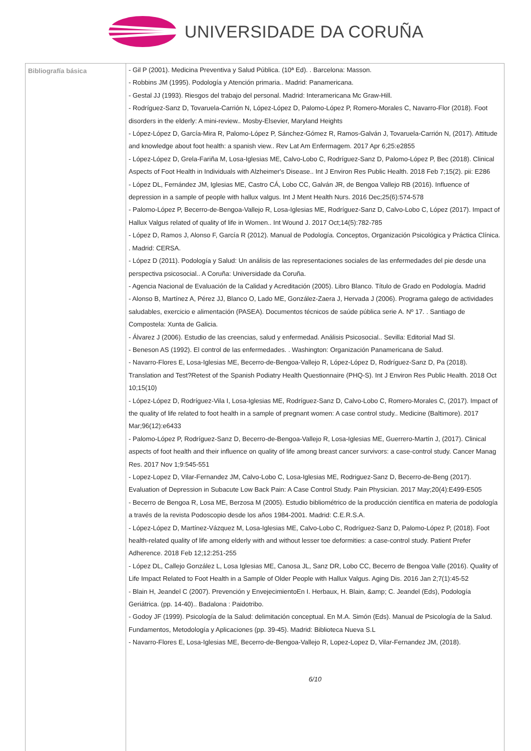UNIVERSIDADE DA CORUÑA
| Bibliografía básica | - Gil P (2001). Medicina Preventiva y Salud Pública. (10ª Ed). . Barcelona: Masson. - Robbins JM (1995). Podología y Atención primaria.. Madrid: Panamericana. - Gestal JJ (1993). Riesgos del trabajo del personal. Madrid: Interamericana Mc Graw-Hill. - Rodríguez-Sanz D, Tovaruela-Carrión N, López-López D, Palomo-López P, Romero-Morales C, Navarro-Flor (2018). Foot disorders in the elderly: A mini-review.. Mosby-Elsevier, Maryland Heights - López-López D, García-Mira R, Palomo-López P, Sánchez-Gómez R, Ramos-Galván J, Tovaruela-Carrión N, (2017). Attitude and knowledge about foot health: a spanish view.. Rev Lat Am Enfermagem. 2017 Apr 6;25:e2855 - López-López D, Grela-Fariña M, Losa-Iglesias ME, Calvo-Lobo C, Rodríguez-Sanz D, Palomo-López P, Bec (2018). Clinical Aspects of Foot Health in Individuals with Alzheimer's Disease.. Int J Environ Res Public Health. 2018 Feb 7;15(2). pii: E286 - López DL, Fernández JM, Iglesias ME, Castro CÁ, Lobo CC, Galván JR, de Bengoa Vallejo RB (2016). Influence of depression in a sample of people with hallux valgus. Int J Ment Health Nurs. 2016 Dec;25(6):574-578 - Palomo-López P, Becerro-de-Bengoa-Vallejo R, Losa-Iglesias ME, Rodríguez-Sanz D, Calvo-Lobo C, López (2017). Impact of Hallux Valgus related of quality of life in Women.. Int Wound J. 2017 Oct;14(5):782-785 - López D, Ramos J, Alonso F, García R (2012). Manual de Podología. Conceptos, Organización Psicológica y Práctica Clínica. . Madrid: CERSA. - López D (2011). Podología y Salud: Un análisis de las representaciones sociales de las enfermedades del pie desde una perspectiva psicosocial.. A Coruña: Universidade da Coruña. - Agencia Nacional de Evaluación de la Calidad y Acreditación (2005). Libro Blanco. Título de Grado en Podología. Madrid - Alonso B, Martínez A, Pérez JJ, Blanco O, Lado ME, González-Zaera J, Hervada J (2006). Programa galego de actividades saludables, exercicio e alimentación (PASEA). Documentos técnicos de saúde pública serie A. Nº 17. . Santiago de Compostela: Xunta de Galicia. - Álvarez J (2006). Estudio de las creencias, salud y enfermedad. Análisis Psicosocial.. Sevilla: Editorial Mad Sl. - Beneson AS (1992). El control de las enfermedades. . Washington: Organización Panamericana de Salud. - Navarro-Flores E, Losa-Iglesias ME, Becerro-de-Bengoa-Vallejo R, López-López D, Rodríguez-Sanz D, Pa (2018). Translation and Test?Retest of the Spanish Podiatry Health Questionnaire (PHQ-S). Int J Environ Res Public Health. 2018 Oct 10;15(10) - López-López D, Rodríguez-Vila I, Losa-Iglesias ME, Rodríguez-Sanz D, Calvo-Lobo C, Romero-Morales C, (2017). Impact of the quality of life related to foot health in a sample of pregnant women: A case control study.. Medicine (Baltimore). 2017 Mar;96(12):e6433 - Palomo-López P, Rodríguez-Sanz D, Becerro-de-Bengoa-Vallejo R, Losa-Iglesias ME, Guerrero-Martín J, (2017). Clinical aspects of foot health and their influence on quality of life among breast cancer survivors: a case-control study. Cancer Manag Res. 2017 Nov 1;9:545-551 - Lopez-Lopez D, Vilar-Fernandez JM, Calvo-Lobo C, Losa-Iglesias ME, Rodriguez-Sanz D, Becerro-de-Beng (2017). Evaluation of Depression in Subacute Low Back Pain: A Case Control Study. Pain Physician. 2017 May;20(4):E499-E505 - Becerro de Bengoa R, Losa ME, Berzosa M (2005). Estudio bibliométrico de la producción científica en materia de podología a través de la revista Podoscopio desde los años 1984-2001. Madrid: C.E.R.S.A. - López-López D, Martínez-Vázquez M, Losa-Iglesias ME, Calvo-Lobo C, Rodríguez-Sanz D, Palomo-López P, (2018). Foot health-related quality of life among elderly with and without lesser toe deformities: a case-control study. Patient Prefer Adherence. 2018 Feb 12;12:251-255 - López DL, Callejo González L, Losa Iglesias ME, Canosa JL, Sanz DR, Lobo CC, Becerro de Bengoa Valle (2016). Quality of Life Impact Related to Foot Health in a Sample of Older People with Hallux Valgus. Aging Dis. 2016 Jan 2;7(1):45-52 - Blain H, Jeandel C (2007). Prevención y EnvejecimientoEn I. Herbaux, H. Blain, &amp; C. Jeandel (Eds), Podología Geriátrica. (pp. 14-40).. Badalona : Paidotribo. - Godoy JF (1999). Psicología de la Salud: delimitación conceptual. En M.A. Simón (Eds). Manual de Psicología de la Salud. Fundamentos, Metodología y Aplicaciones (pp. 39-45). Madrid: Biblioteca Nueva S.L - Navarro-Flores E, Losa-Iglesias ME, Becerro-de-Bengoa-Vallejo R, Lopez-Lopez D, Vilar-Fernandez JM, (2018). 6/10 |